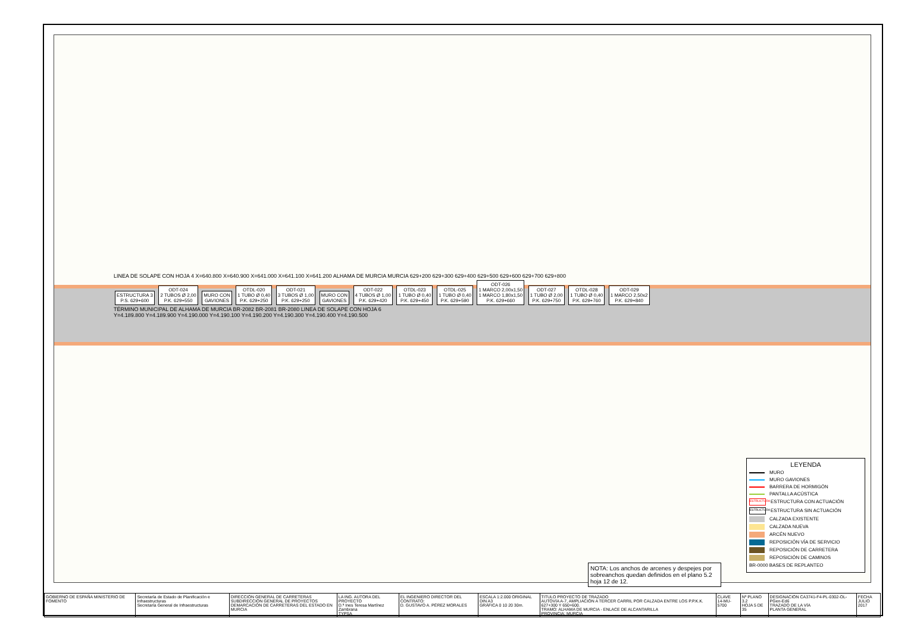LINEA DE SOLAPE CON HOJA 4 X=640.800 X=640.900 X=641.000 X=641.100 X=641.200 ALHAMA DE MURCIA MURCIA 629+200 629+300 629+400 629+500 629+600 629+700 629+800
ESTRUCTURA 3
P.S. 629+600 ODT-024
2 TUBOS Ø 2,00
P.K. 629+550 MURO CON
GAVIONES OTDL-020
1 TUBO Ø 0,40
P.K. 629+250 ODT-021
3 TUBOS Ø 1,00
P.K. 629+250 MURO CON
GAVIONES ODT-022
4 TUBOS Ø 1,00
P.K. 629+420 OTDL-023
1 TUBO Ø 0,40
P.K. 629+450 OTDL-025
1 TUBO Ø 0,40
P.K. 629+590 ODT-026
1 MARCO 2,00x1,50
1 MARCO 1,80x1,50
P.K. 629+660 ODT-027
1 TUBO Ø 2,00
P.K. 629+750 OTDL-028
1 TUBO Ø 0,40
P.K. 629+760 ODT-029
1 MARCO 2,50x2
P.K. 629+840
TÉRMINO MUNICIPAL DE ALHAMA DE MURCIA BR-2082 BR-2081 BR-2080 LINEA DE SOLAPE CON HOJA 6
Y=4.189.800 Y=4.189.900 Y=4.190.000 Y=4.190.100 Y=4.190.200 Y=4.190.300 Y=4.190.400 Y=4.190.500
NOTA: Los anchos de arcenes y despejes por sobreanchos quedan definidos en el plano 5.2 hoja 12 de 12.
LEYENDA
MURO
MURO GAVIONES
BARRERA DE HORMIGÓN
PANTALLA ACÚSTICA
ESTRUCTURA ESTRUCTURA CON ACTUACIÓN
ESTRUCTURA ESTRUCTURA SIN ACTUACIÓN
CALZADA EXISTENTE
CALZADA NUEVA
ARCÉN NUEVO
REPOSICIÓN VÍA DE SERVICIO
REPOSICIÓN DE CARRETERA
REPOSICIÓN DE CAMINOS
BR-0000 BASES DE REPLANTEO
| GOBIERNO DE ESPAÑA MINISTERIO DE FOMENTO | Secretaría de Estado de Planificación e Infraestructuras Secretaría General de Infraestructuras | DIRECCIÓN GENERAL DE CARRETERAS SUBDIRECCIÓN GENERAL DE PROYECTOS DEMARCACIÓN DE CARRETERAS DEL ESTADO EN MURCIA | LA ING. AUTORA DEL PROYECTO D.ª Ines Teresa Martínez Zambrana TYPSA | EL INGENIERO DIRECTOR DEL CONTRATO: D. GUSTAVO A. PÉREZ MORALES | ESCALA 1:2.000 ORIGINAL DIN A3 GRÁFICA 0 10 20 30m. | TITULO PROYECTO DE TRAZADO AUTOVÍA A-7, AMPLIACIÓN A TERCER CARRIL POR CALZADA ENTRE LOS P.P.K.K. 627+300 Y 650+600. TRAMO: ALHAMA DE MURCIA - ENLACE DE ALCANTARILLA PROVINCIA: MURCIA | CLAVE 14-MU-5700 | Nº PLANO 3.2 HOJA 5 DE 35 | DESIGNACIÓN CA3741-F4-PL-0302-OL-PGen-Ed6 TRAZADO DE LA VÍA PLANTA GENERAL | FECHA JULIO 2017 |